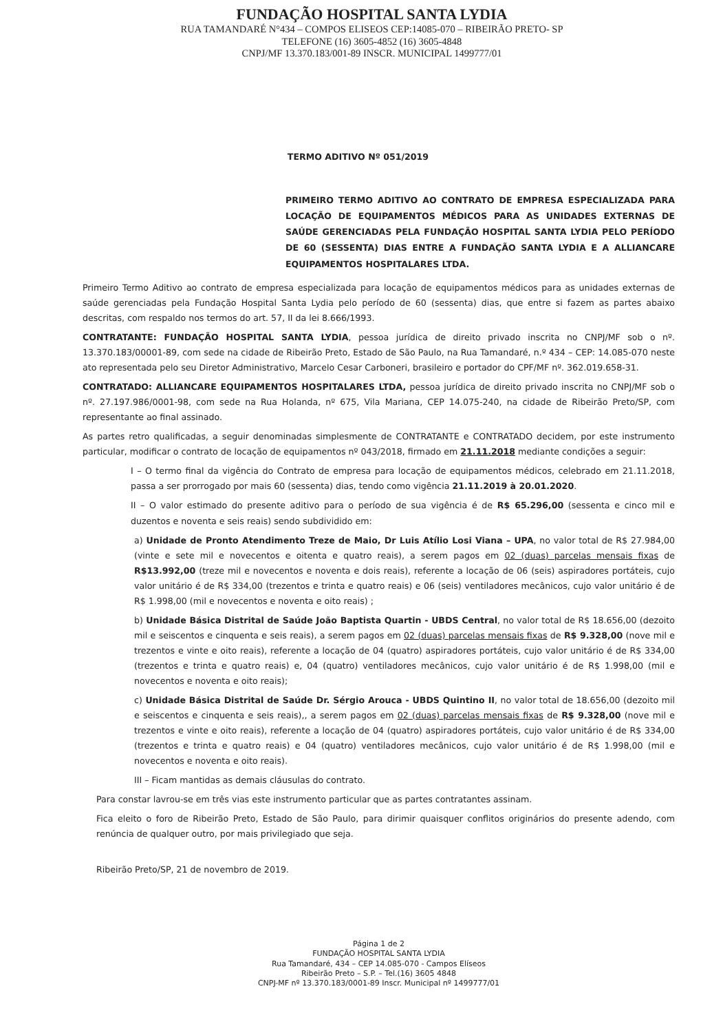FUNDAÇÃO HOSPITAL SANTA LYDIA
RUA TAMANDARÉ N°434 – COMPOS ELISEOS CEP:14085-070 – RIBEIRÃO PRETO- SP
TELEFONE (16) 3605-4852 (16) 3605-4848
CNPJ/MF 13.370.183/001-89 INSCR. MUNICIPAL 1499777/01
TERMO ADITIVO Nº 051/2019
PRIMEIRO TERMO ADITIVO AO CONTRATO DE EMPRESA ESPECIALIZADA PARA LOCAÇÃO DE EQUIPAMENTOS MÉDICOS PARA AS UNIDADES EXTERNAS DE SAÚDE GERENCIADAS PELA FUNDAÇÃO HOSPITAL SANTA LYDIA PELO PERÍODO DE 60 (SESSENTA) DIAS ENTRE A FUNDAÇÃO SANTA LYDIA E A ALLIANCARE EQUIPAMENTOS HOSPITALARES LTDA.
Primeiro Termo Aditivo ao contrato de empresa especializada para locação de equipamentos médicos para as unidades externas de saúde gerenciadas pela Fundação Hospital Santa Lydia pelo período de 60 (sessenta) dias, que entre si fazem as partes abaixo descritas, com respaldo nos termos do art. 57, II da lei 8.666/1993.
CONTRATANTE: FUNDAÇÃO HOSPITAL SANTA LYDIA, pessoa jurídica de direito privado inscrita no CNPJ/MF sob o nº. 13.370.183/00001-89, com sede na cidade de Ribeirão Preto, Estado de São Paulo, na Rua Tamandaré, n.º 434 – CEP: 14.085-070 neste ato representada pelo seu Diretor Administrativo, Marcelo Cesar Carboneri, brasileiro e portador do CPF/MF nº. 362.019.658-31.
CONTRATADO: ALLIANCARE EQUIPAMENTOS HOSPITALARES LTDA, pessoa jurídica de direito privado inscrita no CNPJ/MF sob o nº. 27.197.986/0001-98, com sede na Rua Holanda, nº 675, Vila Mariana, CEP 14.075-240, na cidade de Ribeirão Preto/SP, com representante ao final assinado.
As partes retro qualificadas, a seguir denominadas simplesmente de CONTRATANTE e CONTRATADO decidem, por este instrumento particular, modificar o contrato de locação de equipamentos nº 043/2018, firmado em 21.11.2018 mediante condições a seguir:
I – O termo final da vigência do Contrato de empresa para locação de equipamentos médicos, celebrado em 21.11.2018, passa a ser prorrogado por mais 60 (sessenta) dias, tendo como vigência 21.11.2019 à 20.01.2020.
II – O valor estimado do presente aditivo para o período de sua vigência é de R$ 65.296,00 (sessenta e cinco mil e duzentos e noventa e seis reais) sendo subdividido em:
a) Unidade de Pronto Atendimento Treze de Maio, Dr Luis Atílio Losi Viana – UPA, no valor total de R$ 27.984,00 (vinte e sete mil e novecentos e oitenta e quatro reais), a serem pagos em 02 (duas) parcelas mensais fixas de R$13.992,00 (treze mil e novecentos e noventa e dois reais), referente a locação de 06 (seis) aspiradores portáteis, cujo valor unitário é de R$ 334,00 (trezentos e trinta e quatro reais) e 06 (seis) ventiladores mecânicos, cujo valor unitário é de R$ 1.998,00 (mil e novecentos e noventa e oito reais) ;
b) Unidade Básica Distrital de Saúde João Baptista Quartin - UBDS Central, no valor total de R$ 18.656,00 (dezoito mil e seiscentos e cinquenta e seis reais), a serem pagos em 02 (duas) parcelas mensais fixas de R$ 9.328,00 (nove mil e trezentos e vinte e oito reais), referente a locação de 04 (quatro) aspiradores portáteis, cujo valor unitário é de R$ 334,00 (trezentos e trinta e quatro reais) e, 04 (quatro) ventiladores mecânicos, cujo valor unitário é de R$ 1.998,00 (mil e novecentos e noventa e oito reais);
c) Unidade Básica Distrital de Saúde Dr. Sérgio Arouca - UBDS Quintino II, no valor total de 18.656,00 (dezoito mil e seiscentos e cinquenta e seis reais),, a serem pagos em 02 (duas) parcelas mensais fixas de R$ 9.328,00 (nove mil e trezentos e vinte e oito reais), referente a locação de 04 (quatro) aspiradores portáteis, cujo valor unitário é de R$ 334,00 (trezentos e trinta e quatro reais) e 04 (quatro) ventiladores mecânicos, cujo valor unitário é de R$ 1.998,00 (mil e novecentos e noventa e oito reais).
III – Ficam mantidas as demais cláusulas do contrato.
Para constar lavrou-se em três vias este instrumento particular que as partes contratantes assinam.
Fica eleito o foro de Ribeirão Preto, Estado de São Paulo, para dirimir quaisquer conflitos originários do presente adendo, com renúncia de qualquer outro, por mais privilegiado que seja.
Ribeirão Preto/SP, 21 de novembro de 2019.
Página 1 de 2
FUNDAÇÃO HOSPITAL SANTA LYDIA
Rua Tamandaré, 434 – CEP 14.085-070 - Campos Elíseos
Ribeirão Preto – S.P. – Tel.(16) 3605 4848
CNPJ-MF nº 13.370.183/0001-89 Inscr. Municipal nº 1499777/01